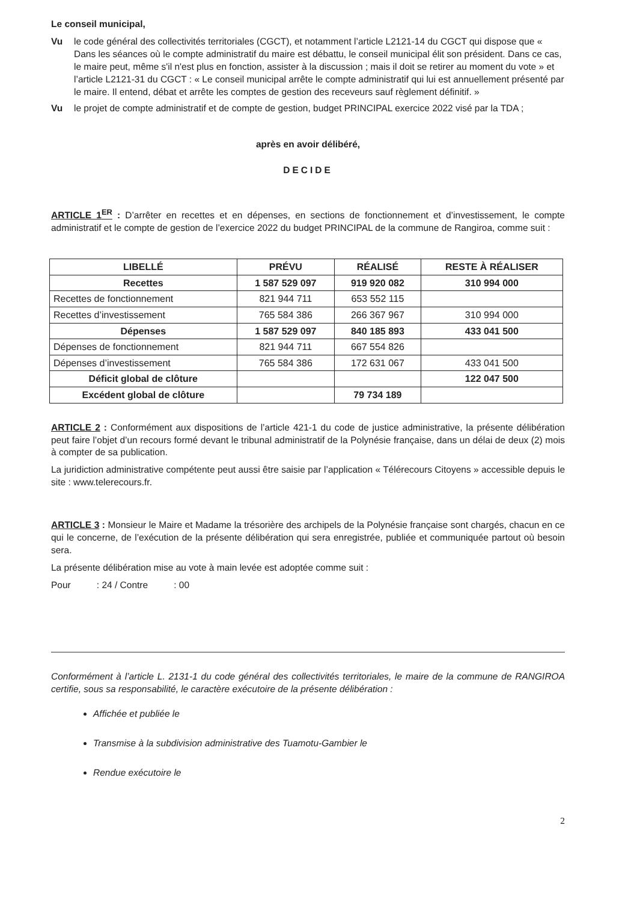Le conseil municipal,
Vu le code général des collectivités territoriales (CGCT), et notamment l’article L2121-14 du CGCT qui dispose que « Dans les séances où le compte administratif du maire est débattu, le conseil municipal élit son président. Dans ce cas, le maire peut, même s'il n'est plus en fonction, assister à la discussion ; mais il doit se retirer au moment du vote » et l’article L2121-31 du CGCT : « Le conseil municipal arrête le compte administratif qui lui est annuellement présenté par le maire. Il entend, débat et arrête les comptes de gestion des receveurs sauf règlement définitif. »
Vu le projet de compte administratif et de compte de gestion, budget PRINCIPAL exercice 2022 visé par la TDA ;
après en avoir délibéré,
DECIDE
ARTICLE 1<sup>ER</sup> : D’arrêter en recettes et en dépenses, en sections de fonctionnement et d’investissement, le compte administratif et le compte de gestion de l’exercice 2022 du budget PRINCIPAL de la commune de Rangiroa, comme suit :
| LIBELLÉ | PRÉVU | RÉALISÉ | RESTE À RÉALISER |
| --- | --- | --- | --- |
| Recettes | 1 587 529 097 | 919 920 082 | 310 994 000 |
| Recettes de fonctionnement | 821 944 711 | 653 552 115 | |
| Recettes d’investissement | 765 584 386 | 266 367 967 | 310 994 000 |
| Dépenses | 1 587 529 097 | 840 185 893 | 433 041 500 |
| Dépenses de fonctionnement | 821 944 711 | 667 554 826 | |
| Dépenses d’investissement | 765 584 386 | 172 631 067 | 433 041 500 |
| Déficit global de clôture | | | 122 047 500 |
| Excédent global de clôture | | 79 734 189 | |
ARTICLE 2 : Conformément aux dispositions de l’article 421-1 du code de justice administrative, la présente délibération peut faire l’objet d’un recours formé devant le tribunal administratif de la Polynésie française, dans un délai de deux (2) mois à compter de sa publication.
La juridiction administrative compétente peut aussi être saisie par l’application « Télérecours Citoyens » accessible depuis le site : www.telerecours.fr.
ARTICLE 3 : Monsieur le Maire et Madame la trésorière des archipels de la Polynésie française sont chargés, chacun en ce qui le concerne, de l’exécution de la présente délibération qui sera enregistrée, publiée et communiquée partout où besoin sera.
La présente délibération mise au vote à main levée est adoptée comme suit :
Pour : 24 / Contre : 00
Conformément à l’article L. 2131-1 du code général des collectivités territoriales, le maire de la commune de RANGIROA certifie, sous sa responsabilité, le caractère exécutoire de la présente délibération :
Affichée et publiée le
Transmise à la subdivision administrative des Tuamotu-Gambier le
Rendue exécutoire le
2